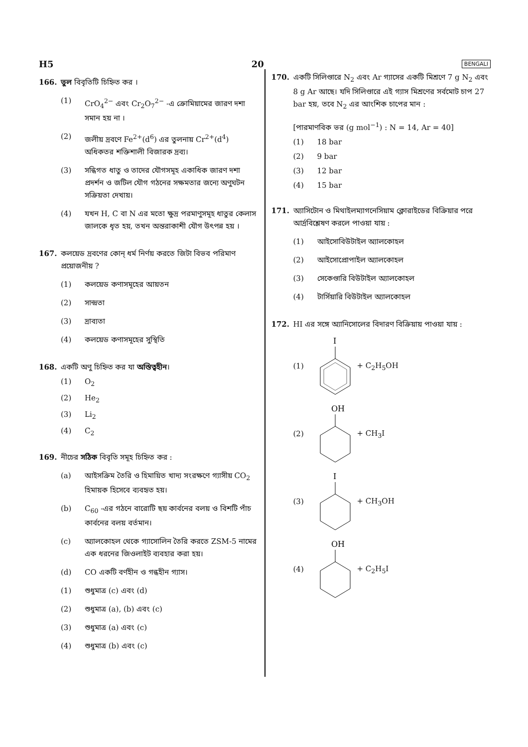H5 20 BENGALI
166. ভুল বিবৃতিটি চিহ্নিত কর ।
(1) CrO<sub>4</sub><sup>2−</sup> এবং Cr<sub>2</sub>O<sub>7</sub><sup>2−</sup> -এ ক্রোমিয়ামের জারণ দশা সমান হয় না ।
(2) জলীয় দ্রবণে Fe<sup>2+</sup>(d<sup>6</sup>) এর তুলনায় Cr<sup>2+</sup>(d<sup>4</sup>) অধিকতর শক্তিশালী বিজারক দ্রব্য।
(3) সন্ধিগত ধাতু ও তাদের যৌগসমূহ একাধিক জারণ দশা প্রদর্শন ও জটিল যৌগ গঠনের সক্ষমতার জন্যে অণুঘটন সক্রিয়তা দেখায়।
(4) যখন H, C বা N এর মতো ক্ষুদ্র পরমাণুসমূহ ধাতুর কেলাস জালকে ধৃত হয়, তখন অন্তরাকাশী যৌগ উৎপন্ন হয় ।
167. কলয়েড দ্রবণের কোন্ ধর্ম নির্ণয় করতে জিটা বিভব পরিমাণ প্রয়োজনীয় ?
(1) কলয়েড কণাসমূহের আয়তন
(2) সান্দ্রতা
(3) দ্রাব্যতা
(4) কলয়েড কণাসমূহের সুস্থিতি
168. একটি অণু চিহ্নিত কর যা অস্তিত্বহীন।
(1) O<sub>2</sub>
(2) He<sub>2</sub>
(3) Li<sub>2</sub>
(4) C<sub>2</sub>
169. নীচের সঠিক বিবৃতি সমূহ চিহ্নিত কর :
(a) আইসক্রিম তৈরি ও হিমায়িত খাদ্য সংরক্ষণে গ্যাসীয় CO<sub>2</sub> হিমায়ক হিসেবে ব্যবহৃত হয়।
(b) C<sub>60</sub> -এর গঠনে বারোটি ছয় কার্বনের বলয় ও বিশটি পাঁচ কার্বনের বলয় বর্তমান।
(c) অ্যালকোহল থেকে গ্যাসোলিন তৈরি করতে ZSM-5 নামের এক ধরনের জিওলাইট ব্যবহার করা হয়।
(d) CO একটি বর্ণহীন ও গন্ধহীন গ্যাস।
(1) শুধুমাত্র (c) এবং (d)
(2) শুধুমাত্র (a), (b) এবং (c)
(3) শুধুমাত্র (a) এবং (c)
(4) শুধুমাত্র (b) এবং (c)
170. একটি সিলিণ্ডারে N<sub>2</sub> এবং Ar গ্যাসের একটি মিশ্রণে 7 g N<sub>2</sub> এবং 8 g Ar আছে। যদি সিলিণ্ডারে এই গ্যাস মিশ্রণের সর্বমোট চাপ 27 bar হয়, তবে N<sub>2</sub> এর আংশিক চাপের মান :
[পারমাণবিক ভর (g mol<sup>−1</sup>) : N = 14, Ar = 40]
(1) 18 bar
(2) 9 bar
(3) 12 bar
(4) 15 bar
171. অ্যাসিটোন ও মিথাইলম্যাগনেসিয়াম ক্লোরাইডের বিক্রিয়ার পরে আর্দ্রবিশ্লেষণ করলে পাওয়া যায় :
(1) আইসোবিউটাইল অ্যালকোহল
(2) আইসোপ্রোপাইল অ্যালকোহল
(3) সেকেণ্ডারি বিউটাইল অ্যালকোহল
(4) টার্সিয়ারি বিউটাইল অ্যালকোহল
172. HI এর সঙ্গে অ্যানিসোলের বিদারণ বিক্রিয়ায় পাওয়া যায় :
(1)
I
+ C<sub>2</sub>H<sub>5</sub>OH
(2)
OH
+ CH<sub>3</sub>I
(3)
I
+ CH<sub>3</sub>OH
(4)
OH
+ C<sub>2</sub>H<sub>5</sub>I